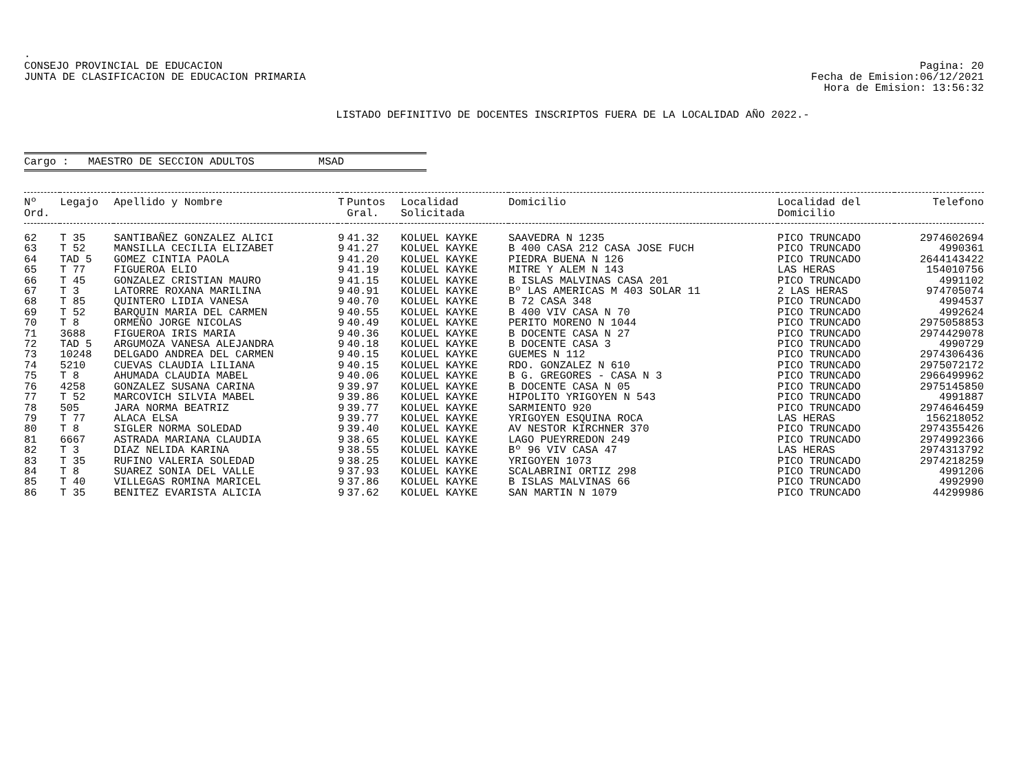.
CONSEJO PROVINCIAL DE EDUCACION
JUNTA DE CLASIFICACION DE EDUCACION PRIMARIA
Pagina: 20
Fecha de Emision:06/12/2021
Hora de Emision: 13:56:32
LISTADO DEFINITIVO DE DOCENTES INSCRIPTOS FUERA DE LA LOCALIDAD AÑO 2022.-
Cargo : MAESTRO DE SECCION ADULTOS MSAD
| Nº Ord. | Legajo | Apellido y Nombre | T | Puntos Gral. | Localidad Solicitada | Domicilio | Localidad del Domicilio | Telefono |
| --- | --- | --- | --- | --- | --- | --- | --- | --- |
| 62 | T 35 | SANTIBAÑEZ GONZALEZ ALICI | 9 | 41.32 | KOLUEL KAYKE | SAAVEDRA N 1235 | PICO TRUNCADO | 2974602694 |
| 63 | T 52 | MANSILLA CECILIA ELIZABET | 9 | 41.27 | KOLUEL KAYKE | B 400 CASA 212 CASA JOSE FUCH | PICO TRUNCADO | 4990361 |
| 64 | TAD 5 | GOMEZ CINTIA PAOLA | 9 | 41.20 | KOLUEL KAYKE | PIEDRA BUENA N 126 | PICO TRUNCADO | 2644143422 |
| 65 | T 77 | FIGUEROA ELIO | 9 | 41.19 | KOLUEL KAYKE | MITRE Y ALEM N 143 | LAS HERAS | 154010756 |
| 66 | T 45 | GONZALEZ CRISTIAN MAURO | 9 | 41.15 | KOLUEL KAYKE | B ISLAS MALVINAS CASA 201 | PICO TRUNCADO | 4991102 |
| 67 | T 3 | LATORRE ROXANA MARILINA | 9 | 40.91 | KOLUEL KAYKE | Bº LAS AMERICAS M 403 SOLAR 11 | 2 LAS HERAS | 974705074 |
| 68 | T 85 | QUINTERO LIDIA VANESA | 9 | 40.70 | KOLUEL KAYKE | B 72 CASA 348 | PICO TRUNCADO | 4994537 |
| 69 | T 52 | BARQUIN MARIA DEL CARMEN | 9 | 40.55 | KOLUEL KAYKE | B 400 VIV CASA N 70 | PICO TRUNCADO | 4992624 |
| 70 | T 8 | ORMEÑO JORGE NICOLAS | 9 | 40.49 | KOLUEL KAYKE | PERITO MORENO N 1044 | PICO TRUNCADO | 2975058853 |
| 71 | 3688 | FIGUEROA IRIS MARIA | 9 | 40.36 | KOLUEL KAYKE | B DOCENTE CASA N 27 | PICO TRUNCADO | 2974429078 |
| 72 | TAD 5 | ARGUMOZA VANESA ALEJANDRA | 9 | 40.18 | KOLUEL KAYKE | B DOCENTE CASA 3 | PICO TRUNCADO | 4990729 |
| 73 | 10248 | DELGADO ANDREA DEL CARMEN | 9 | 40.15 | KOLUEL KAYKE | GUEMES N 112 | PICO TRUNCADO | 2974306436 |
| 74 | 5210 | CUEVAS CLAUDIA LILIANA | 9 | 40.15 | KOLUEL KAYKE | RDO. GONZALEZ N 610 | PICO TRUNCADO | 2975072172 |
| 75 | T 8 | AHUMADA CLAUDIA MABEL | 9 | 40.06 | KOLUEL KAYKE | B G. GREGORES - CASA N 3 | PICO TRUNCADO | 2966499962 |
| 76 | 4258 | GONZALEZ SUSANA CARINA | 9 | 39.97 | KOLUEL KAYKE | B DOCENTE CASA N 05 | PICO TRUNCADO | 2975145850 |
| 77 | T 52 | MARCOVICH SILVIA MABEL | 9 | 39.86 | KOLUEL KAYKE | HIPOLITO YRIGOYEN N 543 | PICO TRUNCADO | 4991887 |
| 78 | 505 | JARA NORMA BEATRIZ | 9 | 39.77 | KOLUEL KAYKE | SARMIENTO 920 | PICO TRUNCADO | 2974646459 |
| 79 | T 77 | ALACA ELSA | 9 | 39.77 | KOLUEL KAYKE | YRIGOYEN ESQUINA ROCA | LAS HERAS | 156218052 |
| 80 | T 8 | SIGLER NORMA SOLEDAD | 9 | 39.40 | KOLUEL KAYKE | AV NESTOR KIRCHNER 370 | PICO TRUNCADO | 2974355426 |
| 81 | 6667 | ASTRADA MARIANA CLAUDIA | 9 | 38.65 | KOLUEL KAYKE | LAGO PUEYRREDON 249 | PICO TRUNCADO | 2974992366 |
| 82 | T 3 | DIAZ NELIDA KARINA | 9 | 38.55 | KOLUEL KAYKE | Bº 96 VIV CASA 47 | LAS HERAS | 2974313792 |
| 83 | T 35 | RUFINO VALERIA SOLEDAD | 9 | 38.25 | KOLUEL KAYKE | YRIGOYEN 1073 | PICO TRUNCADO | 2974218259 |
| 84 | T 8 | SUAREZ SONIA DEL VALLE | 9 | 37.93 | KOLUEL KAYKE | SCALABRINI ORTIZ 298 | PICO TRUNCADO | 4991206 |
| 85 | T 40 | VILLEGAS ROMINA MARICEL | 9 | 37.86 | KOLUEL KAYKE | B ISLAS MALVINAS 66 | PICO TRUNCADO | 4992990 |
| 86 | T 35 | BENITEZ EVARISTA ALICIA | 9 | 37.62 | KOLUEL KAYKE | SAN MARTIN N 1079 | PICO TRUNCADO | 44299986 |